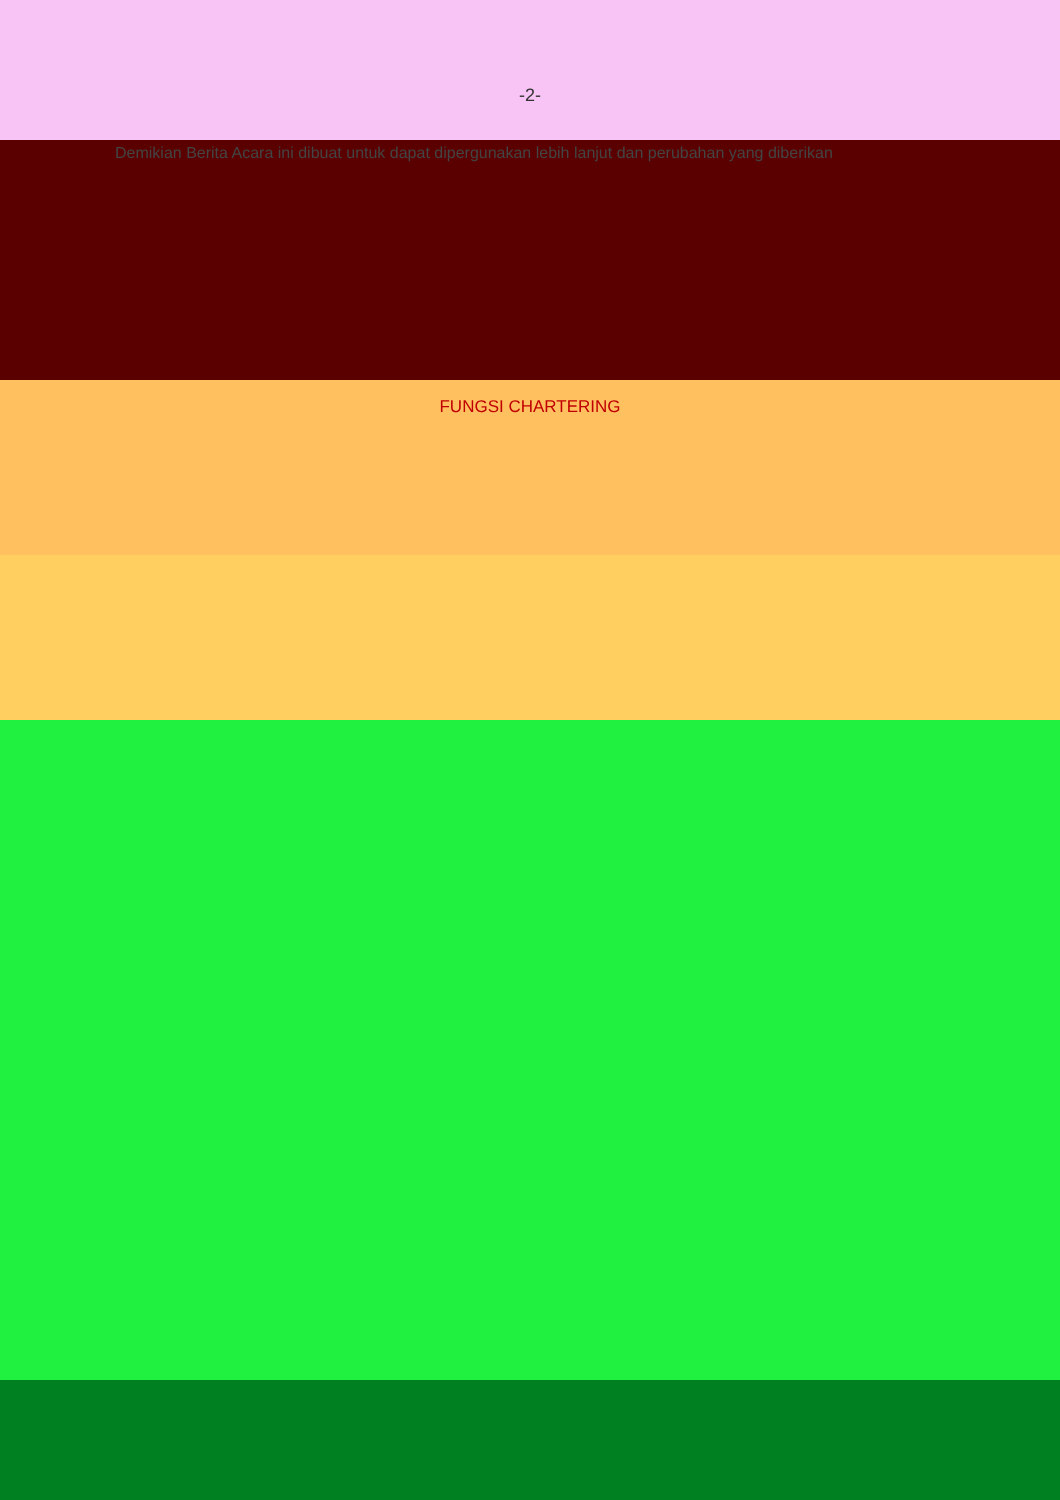-2-
Demikian Berita Acara ini dibuat untuk dapat dipergunakan lebih lanjut dan perubahan yang diberikan
FUNGSI CHARTERING